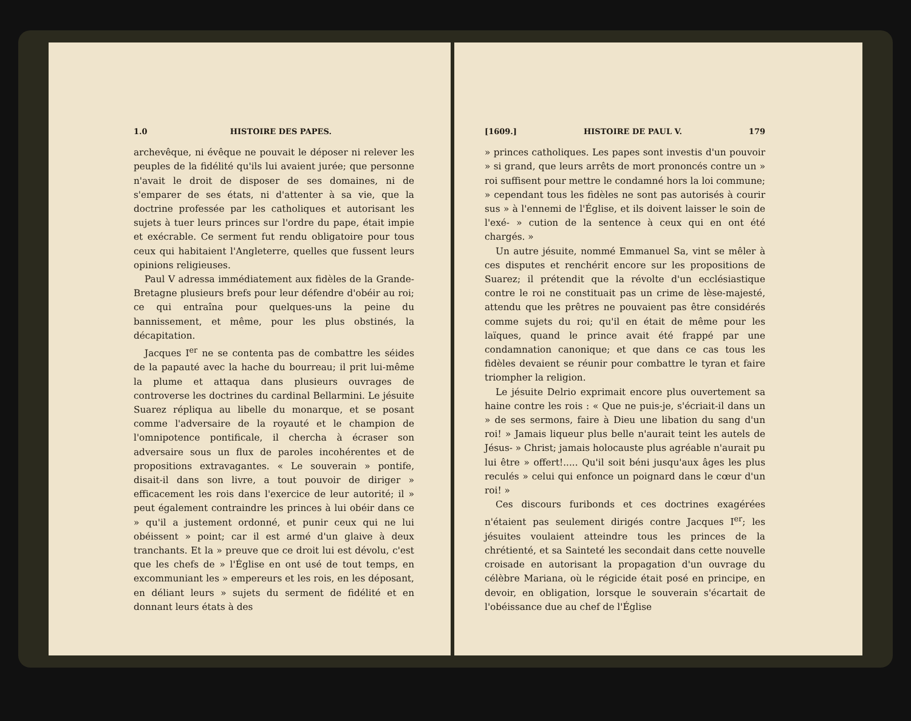1.0 HISTOIRE DES PAPES.
archevêque, ni évêque ne pouvait le déposer ni relever les peuples de la fidélité qu'ils lui avaient jurée; que personne n'avait le droit de disposer de ses domaines, ni de s'emparer de ses états, ni d'attenter à sa vie, que la doctrine professée par les catholiques et autorisant les sujets à tuer leurs princes sur l'ordre du pape, était impie et exécrable. Ce serment fut rendu obligatoire pour tous ceux qui habitaient l'Angleterre, quelles que fussent leurs opinions religieuses.
Paul V adressa immédiatement aux fidèles de la Grande-Bretagne plusieurs brefs pour leur défendre d'obéir au roi; ce qui entraîna pour quelques-uns la peine du bannissement, et même, pour les plus obstinés, la décapitation.
Jacques I<sup>er</sup> ne se contenta pas de combattre les séides de la papauté avec la hache du bourreau; il prit lui-même la plume et attaqua dans plusieurs ouvrages de controverse les doctrines du cardinal Bellarmini. Le jésuite Suarez répliqua au libelle du monarque, et se posant comme l'adversaire de la royauté et le champion de l'omnipotence pontificale, il chercha à écraser son adversaire sous un flux de paroles incohérentes et de propositions extravagantes. « Le souverain » pontife, disait-il dans son livre, a tout pouvoir de diriger » efficacement les rois dans l'exercice de leur autorité; il » peut également contraindre les princes à lui obéir dans ce » qu'il a justement ordonné, et punir ceux qui ne lui obéissent » point; car il est armé d'un glaive à deux tranchants. Et la » preuve que ce droit lui est dévolu, c'est que les chefs de » l'Église en ont usé de tout temps, en excommuniant les » empereurs et les rois, en les déposant, en déliant leurs » sujets du serment de fidélité et en donnant leurs états à des
[1609.] HISTOIRE DE PAUL V. 179
» princes catholiques. Les papes sont investis d'un pouvoir » si grand, que leurs arrêts de mort prononcés contre un » roi suffisent pour mettre le condamné hors la loi commune; » cependant tous les fidèles ne sont pas autorisés à courir sus » à l'ennemi de l'Église, et ils doivent laisser le soin de l'exé- » cution de la sentence à ceux qui en ont été chargés. »
Un autre jésuite, nommé Emmanuel Sa, vint se mêler à ces disputes et renchérit encore sur les propositions de Suarez; il prétendit que la révolte d'un ecclésiastique contre le roi ne constituait pas un crime de lèse-majesté, attendu que les prêtres ne pouvaient pas être considérés comme sujets du roi; qu'il en était de même pour les laïques, quand le prince avait été frappé par une condamnation canonique; et que dans ce cas tous les fidèles devaient se réunir pour combattre le tyran et faire triompher la religion.
Le jésuite Delrio exprimait encore plus ouvertement sa haine contre les rois : « Que ne puis-je, s'écriait-il dans un » de ses sermons, faire à Dieu une libation du sang d'un roi! » Jamais liqueur plus belle n'aurait teint les autels de Jésus- » Christ; jamais holocauste plus agréable n'aurait pu lui être » offert!..... Qu'il soit béni jusqu'aux âges les plus reculés » celui qui enfonce un poignard dans le cœur d'un roi! »
Ces discours furibonds et ces doctrines exagérées n'étaient pas seulement dirigés contre Jacques I<sup>er</sup>; les jésuites voulaient atteindre tous les princes de la chrétienté, et sa Sainteté les secondait dans cette nouvelle croisade en autorisant la propagation d'un ouvrage du célèbre Mariana, où le régicide était posé en principe, en devoir, en obligation, lorsque le souverain s'écartait de l'obéissance due au chef de l'Église